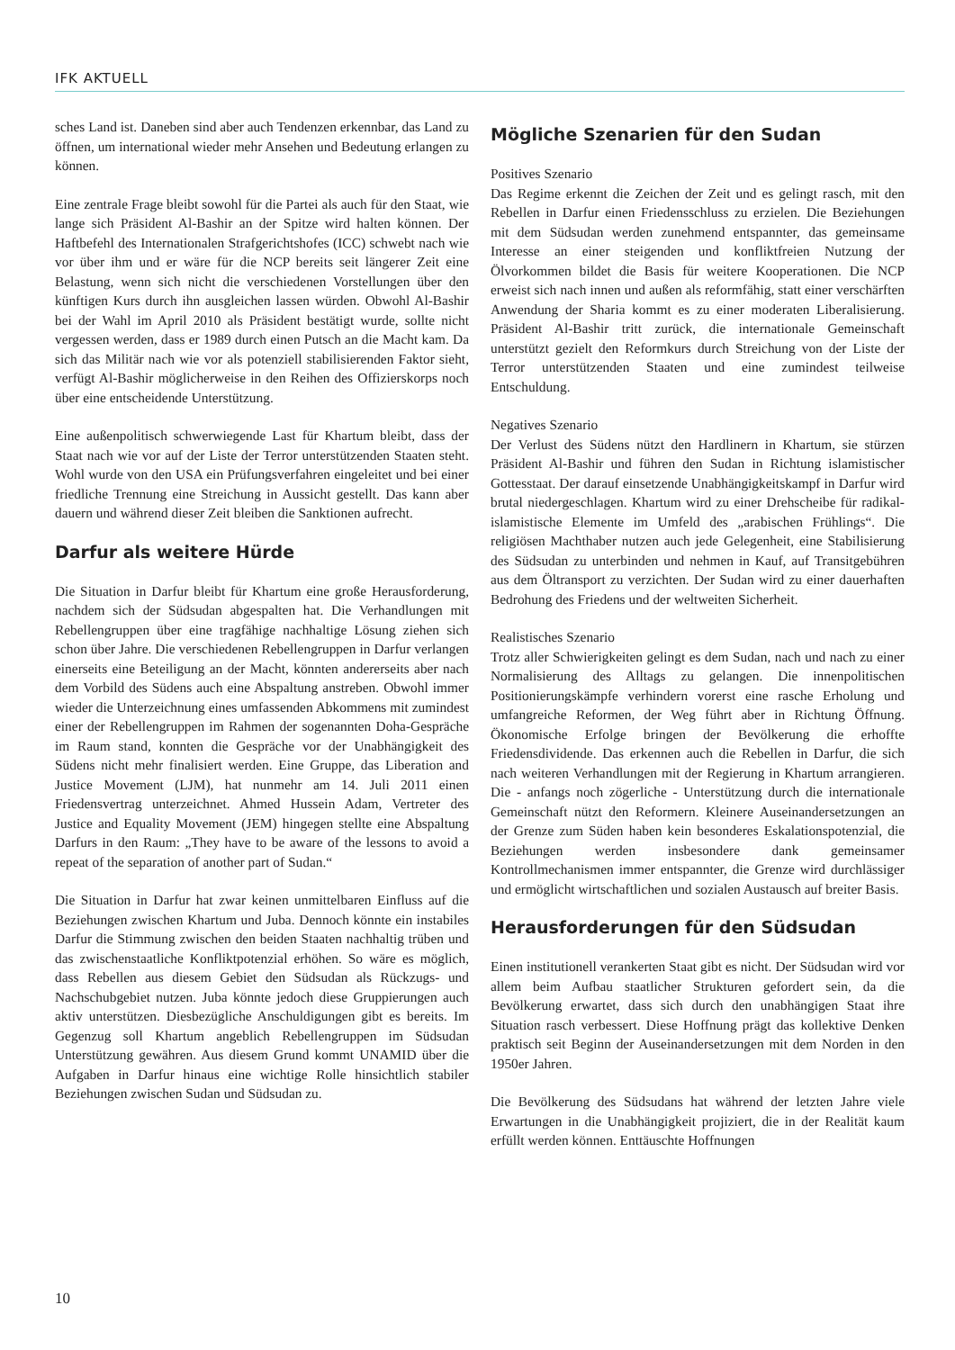IFK AKTUELL
sches Land ist. Daneben sind aber auch Tendenzen erkennbar, das Land zu öffnen, um international wieder mehr Ansehen und Bedeutung erlangen zu können.
Eine zentrale Frage bleibt sowohl für die Partei als auch für den Staat, wie lange sich Präsident Al-Bashir an der Spitze wird halten können. Der Haftbefehl des Internationalen Strafgerichtshofes (ICC) schwebt nach wie vor über ihm und er wäre für die NCP bereits seit längerer Zeit eine Belastung, wenn sich nicht die verschiedenen Vorstellungen über den künftigen Kurs durch ihn ausgleichen lassen würden. Obwohl Al-Bashir bei der Wahl im April 2010 als Präsident bestätigt wurde, sollte nicht vergessen werden, dass er 1989 durch einen Putsch an die Macht kam. Da sich das Militär nach wie vor als potenziell stabilisierenden Faktor sieht, verfügt Al-Bashir möglicherweise in den Reihen des Offizierskorps noch über eine entscheidende Unterstützung.
Eine außenpolitisch schwerwiegende Last für Khartum bleibt, dass der Staat nach wie vor auf der Liste der Terror unterstützenden Staaten steht. Wohl wurde von den USA ein Prüfungsverfahren eingeleitet und bei einer friedliche Trennung eine Streichung in Aussicht gestellt. Das kann aber dauern und während dieser Zeit bleiben die Sanktionen aufrecht.
Darfur als weitere Hürde
Die Situation in Darfur bleibt für Khartum eine große Herausforderung, nachdem sich der Südsudan abgespalten hat. Die Verhandlungen mit Rebellengruppen über eine tragfähige nachhaltige Lösung ziehen sich schon über Jahre. Die verschiedenen Rebellengruppen in Darfur verlangen einerseits eine Beteiligung an der Macht, könnten andererseits aber nach dem Vorbild des Südens auch eine Abspaltung anstreben. Obwohl immer wieder die Unterzeichnung eines umfassenden Abkommens mit zumindest einer der Rebellengruppen im Rahmen der sogenannten Doha-Gespräche im Raum stand, konnten die Gespräche vor der Unabhängigkeit des Südens nicht mehr finalisiert werden. Eine Gruppe, das Liberation and Justice Movement (LJM), hat nunmehr am 14. Juli 2011 einen Friedensvertrag unterzeichnet. Ahmed Hussein Adam, Vertreter des Justice and Equality Movement (JEM) hingegen stellte eine Abspaltung Darfurs in den Raum: „They have to be aware of the lessons to avoid a repeat of the separation of another part of Sudan.“
Die Situation in Darfur hat zwar keinen unmittelbaren Einfluss auf die Beziehungen zwischen Khartum und Juba. Dennoch könnte ein instabiles Darfur die Stimmung zwischen den beiden Staaten nachhaltig trüben und das zwischenstaatliche Konfliktpotenzial erhöhen. So wäre es möglich, dass Rebellen aus diesem Gebiet den Südsudan als Rückzugs- und Nachschubgebiet nutzen. Juba könnte jedoch diese Gruppierungen auch aktiv unterstützen. Diesbezügliche Anschuldigungen gibt es bereits. Im Gegenzug soll Khartum angeblich Rebellengruppen im Südsudan Unterstützung gewähren. Aus diesem Grund kommt UNAMID über die Aufgaben in Darfur hinaus eine wichtige Rolle hinsichtlich stabiler Beziehungen zwischen Sudan und Südsudan zu.
Mögliche Szenarien für den Sudan
Positives Szenario
Das Regime erkennt die Zeichen der Zeit und es gelingt rasch, mit den Rebellen in Darfur einen Friedensschluss zu erzielen. Die Beziehungen mit dem Südsudan werden zunehmend entspannter, das gemeinsame Interesse an einer steigenden und konfliktfreien Nutzung der Ölvorkommen bildet die Basis für weitere Kooperationen. Die NCP erweist sich nach innen und außen als reformfähig, statt einer verschärften Anwendung der Sharia kommt es zu einer moderaten Liberalisierung. Präsident Al-Bashir tritt zurück, die internationale Gemeinschaft unterstützt gezielt den Reformkurs durch Streichung von der Liste der Terror unterstützenden Staaten und eine zumindest teilweise Entschuldung.
Negatives Szenario
Der Verlust des Südens nützt den Hardlinern in Khartum, sie stürzen Präsident Al-Bashir und führen den Sudan in Richtung islamistischer Gottesstaat. Der darauf einsetzende Unabhängigkeitskampf in Darfur wird brutal niedergeschlagen. Khartum wird zu einer Drehscheibe für radikal-islamistische Elemente im Umfeld des „arabischen Frühlings“. Die religiösen Machthaber nutzen auch jede Gelegenheit, eine Stabilisierung des Südsudan zu unterbinden und nehmen in Kauf, auf Transitgebühren aus dem Öltransport zu verzichten. Der Sudan wird zu einer dauerhaften Bedrohung des Friedens und der weltweiten Sicherheit.
Realistisches Szenario
Trotz aller Schwierigkeiten gelingt es dem Sudan, nach und nach zu einer Normalisierung des Alltags zu gelangen. Die innenpolitischen Positionierungskämpfe verhindern vorerst eine rasche Erholung und umfangreiche Reformen, der Weg führt aber in Richtung Öffnung. Ökonomische Erfolge bringen der Bevölkerung die erhoffte Friedensdividende. Das erkennen auch die Rebellen in Darfur, die sich nach weiteren Verhandlungen mit der Regierung in Khartum arrangieren. Die - anfangs noch zögerliche - Unterstützung durch die internationale Gemeinschaft nützt den Reformern. Kleinere Auseinandersetzungen an der Grenze zum Süden haben kein besonderes Eskalationspotenzial, die Beziehungen werden insbesondere dank gemeinsamer Kontrollmechanismen immer entspannter, die Grenze wird durchlässiger und ermöglicht wirtschaftlichen und sozialen Austausch auf breiter Basis.
Herausforderungen für den Südsudan
Einen institutionell verankerten Staat gibt es nicht. Der Südsudan wird vor allem beim Aufbau staatlicher Strukturen gefordert sein, da die Bevölkerung erwartet, dass sich durch den unabhängigen Staat ihre Situation rasch verbessert. Diese Hoffnung prägt das kollektive Denken praktisch seit Beginn der Auseinandersetzungen mit dem Norden in den 1950er Jahren.
Die Bevölkerung des Südsudans hat während der letzten Jahre viele Erwartungen in die Unabhängigkeit projiziert, die in der Realität kaum erfüllt werden können. Enttäuschte Hoffnungen
10